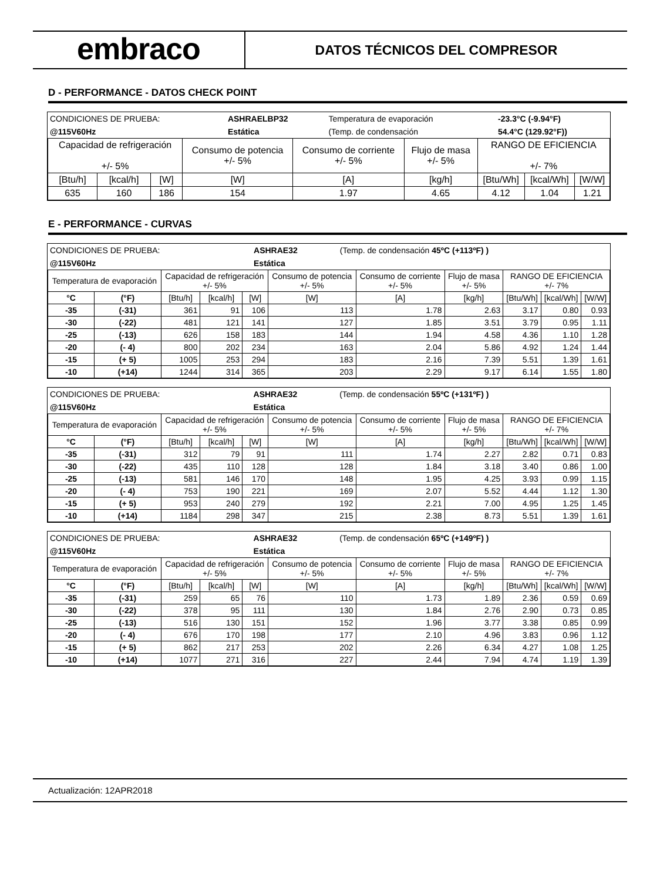embraco
DATOS TÉCNICOS DEL COMPRESOR
D - PERFORMANCE - DATOS CHECK POINT
| CONDICIONES DE PRUEBA: | ASHRAELBP32 | Temperatura de evaporación | -23.3°C (-9.94°F) |
| @115V60Hz | Estática | (Temp. de condensación | 54.4°C (129.92°F)) |
| Capacidad de refrigeración +/- 5% | | | Consumo de potencia +/- 5% | Consumo de corriente +/- 5% | Flujo de masa +/- 5% | RANGO DE EFICIENCIA +/- 7% | | |
| --- | --- | --- | --- | --- | --- | --- | --- | --- |
| [Btu/h] | [kcal/h] | [W] | [W] | [A] | [kg/h] | [Btu/Wh] | [kcal/Wh] | [W/W] |
| 635 | 160 | 186 | 154 | 1.97 | 4.65 | 4.12 | 1.04 | 1.21 |
E - PERFORMANCE - CURVAS
| CONDICIONES DE PRUEBA: | ASHRAE32 | (Temp. de condensación 45ºC (+113ºF) ) |
| @115V60Hz | Estática | |
| Temperatura de evaporación | | Capacidad de refrigeración +/- 5% | | | Consumo de potencia +/- 5% | Consumo de corriente +/- 5% | Flujo de masa +/- 5% | RANGO DE EFICIENCIA +/- 7% | | |
| --- | --- | --- | --- | --- | --- | --- | --- | --- | --- | --- |
| °C | (°F) | [Btu/h] | [kcal/h] | [W] | [W] | [A] | [kg/h] | [Btu/Wh] | [kcal/Wh] | [W/W] |
| -35 | (-31) | 361 | 91 | 106 | 113 | 1.78 | 2.63 | 3.17 | 0.80 | 0.93 |
| -30 | (-22) | 481 | 121 | 141 | 127 | 1.85 | 3.51 | 3.79 | 0.95 | 1.11 |
| -25 | (-13) | 626 | 158 | 183 | 144 | 1.94 | 4.58 | 4.36 | 1.10 | 1.28 |
| -20 | (- 4) | 800 | 202 | 234 | 163 | 2.04 | 5.86 | 4.92 | 1.24 | 1.44 |
| -15 | (+ 5) | 1005 | 253 | 294 | 183 | 2.16 | 7.39 | 5.51 | 1.39 | 1.61 |
| -10 | (+14) | 1244 | 314 | 365 | 203 | 2.29 | 9.17 | 6.14 | 1.55 | 1.80 |
| CONDICIONES DE PRUEBA: | ASHRAE32 | (Temp. de condensación 55ºC (+131ºF) ) |
| @115V60Hz | Estática | |
| Temperatura de evaporación | | Capacidad de refrigeración +/- 5% | | | Consumo de potencia +/- 5% | Consumo de corriente +/- 5% | Flujo de masa +/- 5% | RANGO DE EFICIENCIA +/- 7% | | |
| --- | --- | --- | --- | --- | --- | --- | --- | --- | --- | --- |
| °C | (°F) | [Btu/h] | [kcal/h] | [W] | [W] | [A] | [kg/h] | [Btu/Wh] | [kcal/Wh] | [W/W] |
| -35 | (-31) | 312 | 79 | 91 | 111 | 1.74 | 2.27 | 2.82 | 0.71 | 0.83 |
| -30 | (-22) | 435 | 110 | 128 | 128 | 1.84 | 3.18 | 3.40 | 0.86 | 1.00 |
| -25 | (-13) | 581 | 146 | 170 | 148 | 1.95 | 4.25 | 3.93 | 0.99 | 1.15 |
| -20 | (- 4) | 753 | 190 | 221 | 169 | 2.07 | 5.52 | 4.44 | 1.12 | 1.30 |
| -15 | (+ 5) | 953 | 240 | 279 | 192 | 2.21 | 7.00 | 4.95 | 1.25 | 1.45 |
| -10 | (+14) | 1184 | 298 | 347 | 215 | 2.38 | 8.73 | 5.51 | 1.39 | 1.61 |
| CONDICIONES DE PRUEBA: | ASHRAE32 | (Temp. de condensación 65ºC (+149ºF) ) |
| @115V60Hz | Estática | |
| Temperatura de evaporación | | Capacidad de refrigeración +/- 5% | | | Consumo de potencia +/- 5% | Consumo de corriente +/- 5% | Flujo de masa +/- 5% | RANGO DE EFICIENCIA +/- 7% | | |
| --- | --- | --- | --- | --- | --- | --- | --- | --- | --- | --- |
| °C | (°F) | [Btu/h] | [kcal/h] | [W] | [W] | [A] | [kg/h] | [Btu/Wh] | [kcal/Wh] | [W/W] |
| -35 | (-31) | 259 | 65 | 76 | 110 | 1.73 | 1.89 | 2.36 | 0.59 | 0.69 |
| -30 | (-22) | 378 | 95 | 111 | 130 | 1.84 | 2.76 | 2.90 | 0.73 | 0.85 |
| -25 | (-13) | 516 | 130 | 151 | 152 | 1.96 | 3.77 | 3.38 | 0.85 | 0.99 |
| -20 | (- 4) | 676 | 170 | 198 | 177 | 2.10 | 4.96 | 3.83 | 0.96 | 1.12 |
| -15 | (+ 5) | 862 | 217 | 253 | 202 | 2.26 | 6.34 | 4.27 | 1.08 | 1.25 |
| -10 | (+14) | 1077 | 271 | 316 | 227 | 2.44 | 7.94 | 4.74 | 1.19 | 1.39 |
Actualización: 12APR2018